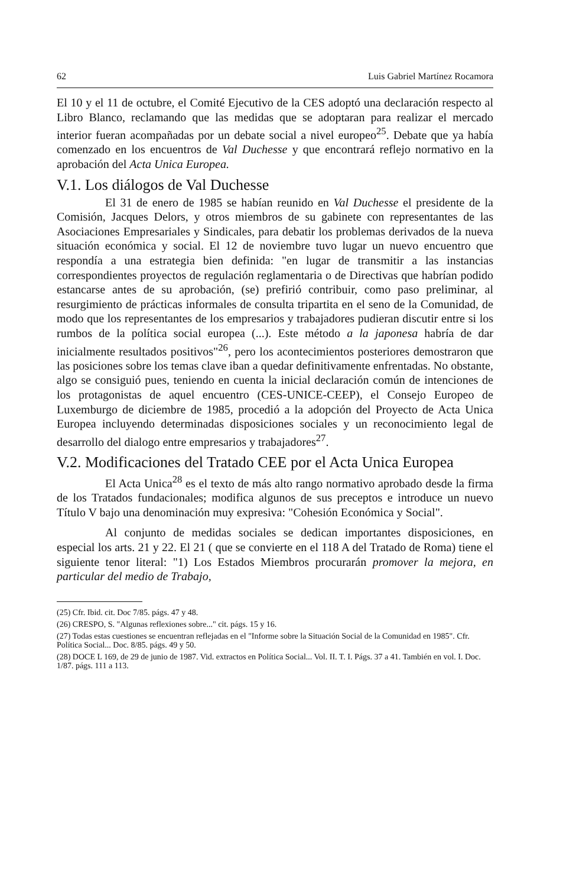62 Luis Gabriel Martínez Rocamora
El 10 y el 11 de octubre, el Comité Ejecutivo de la CES adoptó una declaración respecto al Libro Blanco, reclamando que las medidas que se adoptaran para realizar el mercado interior fueran acompañadas por un debate social a nivel europeo<sup>25</sup>. Debate que ya había comenzado en los encuentros de Val Duchesse y que encontrará reflejo normativo en la aprobación del Acta Unica Europea.
V.1. Los diálogos de Val Duchesse
El 31 de enero de 1985 se habían reunido en Val Duchesse el presidente de la Comisión, Jacques Delors, y otros miembros de su gabinete con representantes de las Asociaciones Empresariales y Sindicales, para debatir los problemas derivados de la nueva situación económica y social. El 12 de noviembre tuvo lugar un nuevo encuentro que respondía a una estrategia bien definida: "en lugar de transmitir a las instancias correspondientes proyectos de regulación reglamentaria o de Directivas que habrían podido estancarse antes de su aprobación, (se) prefirió contribuir, como paso preliminar, al resurgimiento de prácticas informales de consulta tripartita en el seno de la Comunidad, de modo que los representantes de los empresarios y trabajadores pudieran discutir entre si los rumbos de la política social europea (...). Este método a la japonesa habría de dar inicialmente resultados positivos"<sup>26</sup>, pero los acontecimientos posteriores demostraron que las posiciones sobre los temas clave iban a quedar definitivamente enfrentadas. No obstante, algo se consiguió pues, teniendo en cuenta la inicial declaración común de intenciones de los protagonistas de aquel encuentro (CES-UNICE-CEEP), el Consejo Europeo de Luxemburgo de diciembre de 1985, procedió a la adopción del Proyecto de Acta Unica Europea incluyendo determinadas disposiciones sociales y un reconocimiento legal de desarrollo del dialogo entre empresarios y trabajadores<sup>27</sup>.
V.2. Modificaciones del Tratado CEE por el Acta Unica Europea
El Acta Unica<sup>28</sup> es el texto de más alto rango normativo aprobado desde la firma de los Tratados fundacionales; modifica algunos de sus preceptos e introduce un nuevo Título V bajo una denominación muy expresiva: "Cohesión Económica y Social".
Al conjunto de medidas sociales se dedican importantes disposiciones, en especial los arts. 21 y 22. El 21 ( que se convierte en el 118 A del Tratado de Roma) tiene el siguiente tenor literal: "1) Los Estados Miembros procurarán promover la mejora, en particular del medio de Trabajo,
(25) Cfr. Ibid. cit. Doc 7/85. págs. 47 y 48.
(26) CRESPO, S. "Algunas reflexiones sobre..." cit. págs. 15 y 16.
(27) Todas estas cuestiones se encuentran reflejadas en el "Informe sobre la Situación Social de la Comunidad en 1985". Cfr. Política Social... Doc. 8/85. págs. 49 y 50.
(28) DOCE L 169, de 29 de junio de 1987. Vid. extractos en Política Social... Vol. II. T. I. Págs. 37 a 41. También en vol. I. Doc. 1/87. págs. 111 a 113.